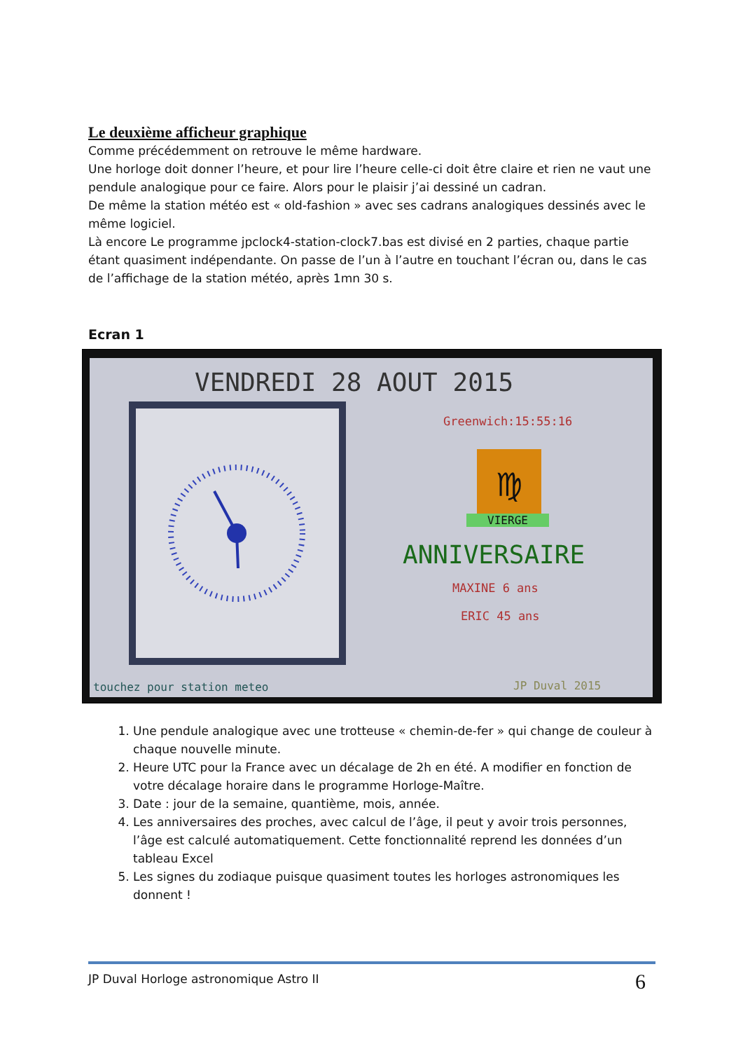Le deuxième afficheur graphique
Comme précédemment on retrouve le même hardware.
Une horloge doit donner l’heure, et pour lire l’heure celle-ci doit être claire et rien ne vaut une pendule analogique pour ce faire. Alors pour le plaisir j’ai dessiné un cadran.
De même la station météo est « old-fashion » avec ses cadrans analogiques dessinés avec le même logiciel.
Là encore Le programme jpclock4-station-clock7.bas est divisé en 2 parties, chaque partie étant quasiment indépendante. On passe de l’un à l’autre en touchant l’écran ou, dans le cas de l’affichage de la station météo, après 1mn 30 s.
Ecran 1
VENDREDI 28 AOUT 2015
Greenwich:15:55:16
♍
VIERGE
ANNIVERSAIRE
MAXINE 6 ans
ERIC 45 ans
touchez pour station meteo JP Duval 2015
1. Une pendule analogique avec une trotteuse « chemin-de-fer » qui change de couleur à chaque nouvelle minute.
2. Heure UTC pour la France avec un décalage de 2h en été. A modifier en fonction de votre décalage horaire dans le programme Horloge-Maître.
3. Date : jour de la semaine, quantième, mois, année.
4. Les anniversaires des proches, avec calcul de l’âge, il peut y avoir trois personnes, l’âge est calculé automatiquement. Cette fonctionnalité reprend les données d’un tableau Excel
5. Les signes du zodiaque puisque quasiment toutes les horloges astronomiques les donnent !
JP Duval Horloge astronomique Astro II
6